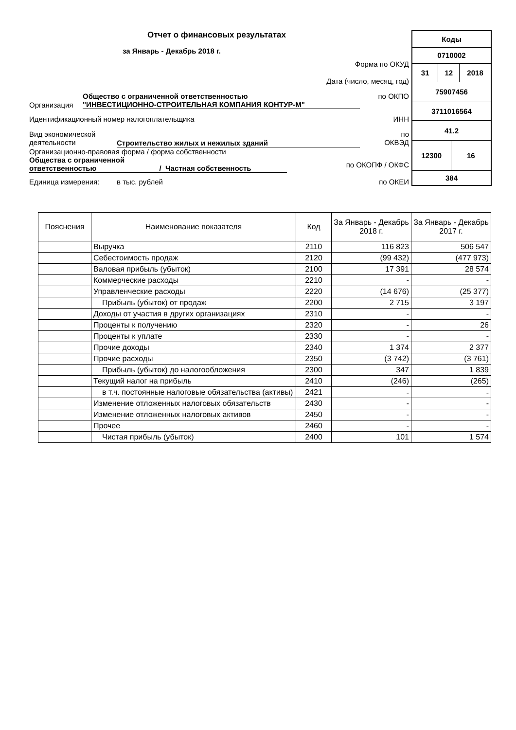Отчет о финансовых результатах
за Январь - Декабрь 2018 г.
Форма по ОКУД
Дата (число, месяц, год)
Организация
Общество с ограниченной ответственностью
"ИНВЕСТИЦИОННО-СТРОИТЕЛЬНАЯ КОМПАНИЯ КОНТУР-М"
по ОКПО
Идентификационный номер налогоплательщика
ИНН
Вид экономической
деятельности
Строительство жилых и нежилых зданий
по
ОКВЭД
Организационно-правовая форма / форма собственности
Общества с ограниченной
ответственностью / Частная собственность
по ОКОПФ / ОКФС
Единица измерения: в тыс. рублей по ОКЕИ
| Коды | | | |
| 0710002 | | | |
| 31 | 12 | | 2018 |
| 75907456 | | | |
| 3711016564 | | | |
| 41.2 | | | |
| 12300 | | 16 | |
| 384 | | | |
| Пояснения | Наименование показателя | Код | За Январь - Декабрь 2018 г. | За Январь - Декабрь 2017 г. |
| --- | --- | --- | --- | --- |
| | Выручка | 2110 | 116 823 | 506 547 |
| | Себестоимость продаж | 2120 | (99 432) | (477 973) |
| | Валовая прибыль (убыток) | 2100 | 17 391 | 28 574 |
| | Коммерческие расходы | 2210 | - | - |
| | Управленческие расходы | 2220 | (14 676) | (25 377) |
| | Прибыль (убыток) от продаж | 2200 | 2 715 | 3 197 |
| | Доходы от участия в других организациях | 2310 | - | - |
| | Проценты к получению | 2320 | - | 26 |
| | Проценты к уплате | 2330 | - | - |
| | Прочие доходы | 2340 | 1 374 | 2 377 |
| | Прочие расходы | 2350 | (3 742) | (3 761) |
| | Прибыль (убыток) до налогообложения | 2300 | 347 | 1 839 |
| | Текущий налог на прибыль | 2410 | (246) | (265) |
| | в т.ч. постоянные налоговые обязательства (активы) | 2421 | - | - |
| | Изменение отложенных налоговых обязательств | 2430 | - | - |
| | Изменение отложенных налоговых активов | 2450 | - | - |
| | Прочее | 2460 | - | - |
| | Чистая прибыль (убыток) | 2400 | 101 | 1 574 |